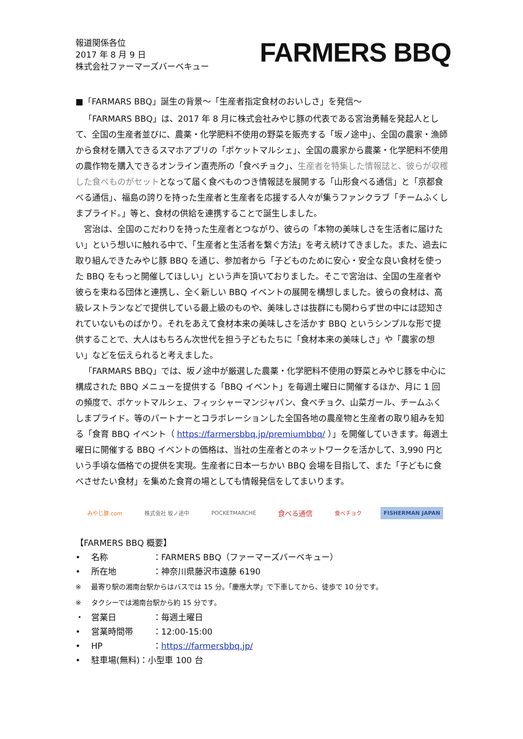報道関係各位
2017 年 8 月 9 日
株式会社ファーマーズバーベキュー
FARMERS BBQ
■「FARMARS BBQ」誕生の背景〜「生産者指定食材のおいしさ」を発信〜
「FARMARS BBQ」は、2017 年 8 月に株式会社みやじ豚の代表である宮治勇輔を発起人として、全国の生産者並びに、農薬・化学肥料不使用の野菜を販売する「坂ノ途中」、全国の農家・漁師から食材を購入できるスマホアプリの「ポケットマルシェ」、全国の農家から農薬・化学肥料不使用の農作物を購入できるオンライン直売所の「食べチョク」、生産者を特集した情報誌と、彼らが収穫した食べものがセットとなって届く食べものつき情報誌を展開する「山形食べる通信」と「京都食べる通信」、福島の誇りを持った生産者と生産者を応援する人々が集うファンクラブ「チームふくしまプライド。」等と、食材の供給を連携することで誕生しました。
宮治は、全国のこだわりを持った生産者とつながり、彼らの「本物の美味しさを生活者に届けたい」という想いに触れる中で、「生産者と生活者を繋ぐ方法」を考え続けてきました。また、過去に取り組んできたみやじ豚 BBQ を通じ、参加者から「子どものために安心・安全な良い食材を使った BBQ をもっと開催してほしい」という声を頂いておりました。そこで宮治は、全国の生産者や彼らを束ねる団体と連携し、全く新しい BBQ イベントの展開を構想しました。彼らの食材は、高級レストランなどで提供している最上級のものや、美味しさは抜群にも関わらず世の中には認知されていないものばかり。それをあえて食材本来の美味しさを活かす BBQ というシンプルな形で提供することで、大人はもちろん次世代を担う子どもたちに「食材本来の美味しさ」や「農家の想い」などを伝えられると考えました。
「FARMARS BBQ」では、坂ノ途中が厳選した農薬・化学肥料不使用の野菜とみやじ豚を中心に構成された BBQ メニューを提供する「BBQ イベント」を毎週土曜日に開催するほか、月に 1 回の頻度で、ポケットマルシェ、フィッシャーマンジャパン、食べチョク、山菜ガール、チームふくしまプライド。等のパートナーとコラボレーションした全国各地の農産物と生産者の取り組みを知る「食育 BBQ イベント（ https://farmersbbq.jp/premiumbbq/ ）」を開催していきます。毎週土曜日に開催する BBQ イベントの価格は、当社の生産者とのネットワークを活かして、3,990 円という手頃な価格での提供を実現。生産者に日本一ちかい BBQ 会場を目指して、また「子どもに食べさせたい食材」を集めた食育の場としても情報発信をしてまいります。
みやじ豚.com 株式会社 坂ノ途中 POCKETMARCHÉ 食べる通信 食べチョク FISHERMAN JAPAN
【FARMERS BBQ 概要】
• 名称 ：FARMERS BBQ（ファーマーズバーベキュー）
• 所在地 ：神奈川県藤沢市遠藤 6190
※ 最寄り駅の湘南台駅からはバスでは 15 分。「慶應大学」で下車してから、徒歩で 10 分です。
※ タクシーでは湘南台駅から約 15 分です。
・ 営業日 ：毎週土曜日
• 営業時間帯 ：12:00-15:00
• HP ：https://farmersbbq.jp/
• 駐車場(無料)：小型車 100 台